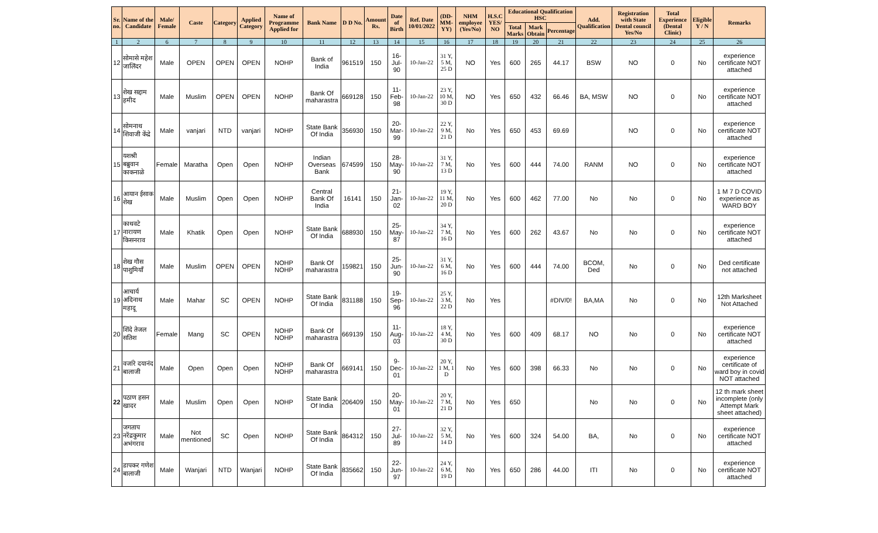| Sr. no. | Name of the Candidate | Male/ Female | Caste | Category | Applied Category | Name of Programme Applied for | Bank Name | D D No. | Amount Rs. | Date of Birth | Ref. Date 10/01/2022 | (DD-MM-YY) | NHM employee (Yes/No) | H.S.C YES/ NO | Educational Qualification HSC | | | Add. Qualification | Registration with State Dental council Yes/No | Total Experience (Dental Clinic) | Eligible Y / N | Remarks |
| --- | --- | --- | --- | --- | --- | --- | --- | --- | --- | --- | --- | --- | --- | --- | --- | --- | --- | --- | --- | --- | --- | --- |
| | | | | | | | | | | | | | | | Total Marks | Mark Obtain | Percentage | | | | | |
| 1 | 2 | 6 | 7 | 8 | 9 | 10 | 11 | 12 | 13 | 14 | 15 | 16 | 17 | 18 | 19 | 20 | 21 | 22 | 23 | 24 | 25 | 26 |
| 12 | सोमासे महेश जालिंदर | Male | OPEN | OPEN | OPEN | NOHP | Bank of India | 961519 | 150 | 16-Jul-90 | 10-Jan-22 | 31 Y, 5 M, 25 D | NO | Yes | 600 | 265 | 44.17 | BSW | NO | 0 | No | experience certificate NOT attached |
| 13 | शेख सद्दाम हमीद | Male | Muslim | OPEN | OPEN | NOHP | Bank Of maharastra | 669128 | 150 | 11-Feb-98 | 10-Jan-22 | 23 Y, 10 M, 30 D | NO | Yes | 650 | 432 | 66.46 | BA, MSW | NO | 0 | No | experience certificate NOT attached |
| 14 | सोमनाथ शिवाजी केंद्रे | Male | vanjari | NTD | vanjari | NOHP | State Bank Of India | 356930 | 150 | 20-Mar-99 | 10-Jan-22 | 22 Y, 9 M, 21 D | No | Yes | 650 | 453 | 69.69 | | NO | 0 | No | experience certificate NOT attached |
| 15 | यशश्री बब्रुवान काकनाळे | Female | Maratha | Open | Open | NOHP | Indian Overseas Bank | 674599 | 150 | 28-May-90 | 10-Jan-22 | 31 Y, 7 M, 13 D | No | Yes | 600 | 444 | 74.00 | RANM | NO | 0 | No | experience certificate NOT attached |
| 16 | आयान ईसाक शेख | Male | Muslim | Open | Open | NOHP | Central Bank Of India | 16141 | 150 | 21-Jan-02 | 10-Jan-22 | 19 Y, 11 M, 20 D | No | Yes | 600 | 462 | 77.00 | No | No | 0 | No | 1 M 7 D COVID experience as WARD BOY |
| 17 | काथवटे नारायण किसनराव | Male | Khatik | Open | Open | NOHP | State Bank Of India | 688930 | 150 | 25-May-87 | 10-Jan-22 | 34 Y, 7 M, 16 D | No | Yes | 600 | 262 | 43.67 | No | No | 0 | No | experience certificate NOT attached |
| 18 | शेख गौस पाशुमियाँ | Male | Muslim | OPEN | OPEN | NOHP NOHP | Bank Of maharastra | 159821 | 150 | 25-Jun-90 | 10-Jan-22 | 31 Y, 6 M, 16 D | No | Yes | 600 | 444 | 74.00 | BCOM, Ded | No | 0 | No | Ded certificate not attached |
| 19 | आचार्य अदिनाथ महादू | Male | Mahar | SC | OPEN | NOHP | State Bank Of India | 831188 | 150 | 19-Sep-96 | 10-Jan-22 | 25 Y, 3 M, 22 D | No | Yes | | | #DIV/0! | BA,MA | No | 0 | No | 12th Marksheet Not Attached |
| 20 | शिंदे तेजल सतिश | Female | Mang | SC | OPEN | NOHP NOHP | Bank Of maharastra | 669139 | 150 | 11-Aug-03 | 10-Jan-22 | 18 Y, 4 M, 30 D | No | Yes | 600 | 409 | 68.17 | NO | No | 0 | No | experience certificate NOT attached |
| 21 | वजांरे दयानंद बालाजी | Male | Open | Open | Open | NOHP NOHP | Bank Of maharastra | 669141 | 150 | 9-Dec-01 | 10-Jan-22 | 20 Y, 1 M, 1 D | No | Yes | 600 | 398 | 66.33 | No | No | 0 | No | experience certificate of ward boy in covid NOT attached |
| 22 | पठाण हसन खादर | Male | Muslim | Open | Open | NOHP | State Bank Of India | 206409 | 150 | 20-May-01 | 10-Jan-22 | 20 Y, 7 M, 21 D | No | Yes | 650 | | | No | No | 0 | No | 12 th mark sheet incomplete (only Attempt Mark sheet attached) |
| 23 | जगताप नरेंद्रकुमार अभंगराव | Male | Not mentioned | SC | Open | NOHP | State Bank Of India | 864312 | 150 | 27-Jul-89 | 10-Jan-22 | 32 Y, 5 M, 14 D | No | Yes | 600 | 324 | 54.00 | BA, | No | 0 | No | experience certificate NOT attached |
| 24 | डापकर गणेश बालाजी | Male | Wanjari | NTD | Wanjari | NOHP | State Bank Of India | 835662 | 150 | 22-Jun-97 | 10-Jan-22 | 24 Y, 6 M, 19 D | No | Yes | 650 | 286 | 44.00 | ITI | No | 0 | No | experience certificate NOT attached |